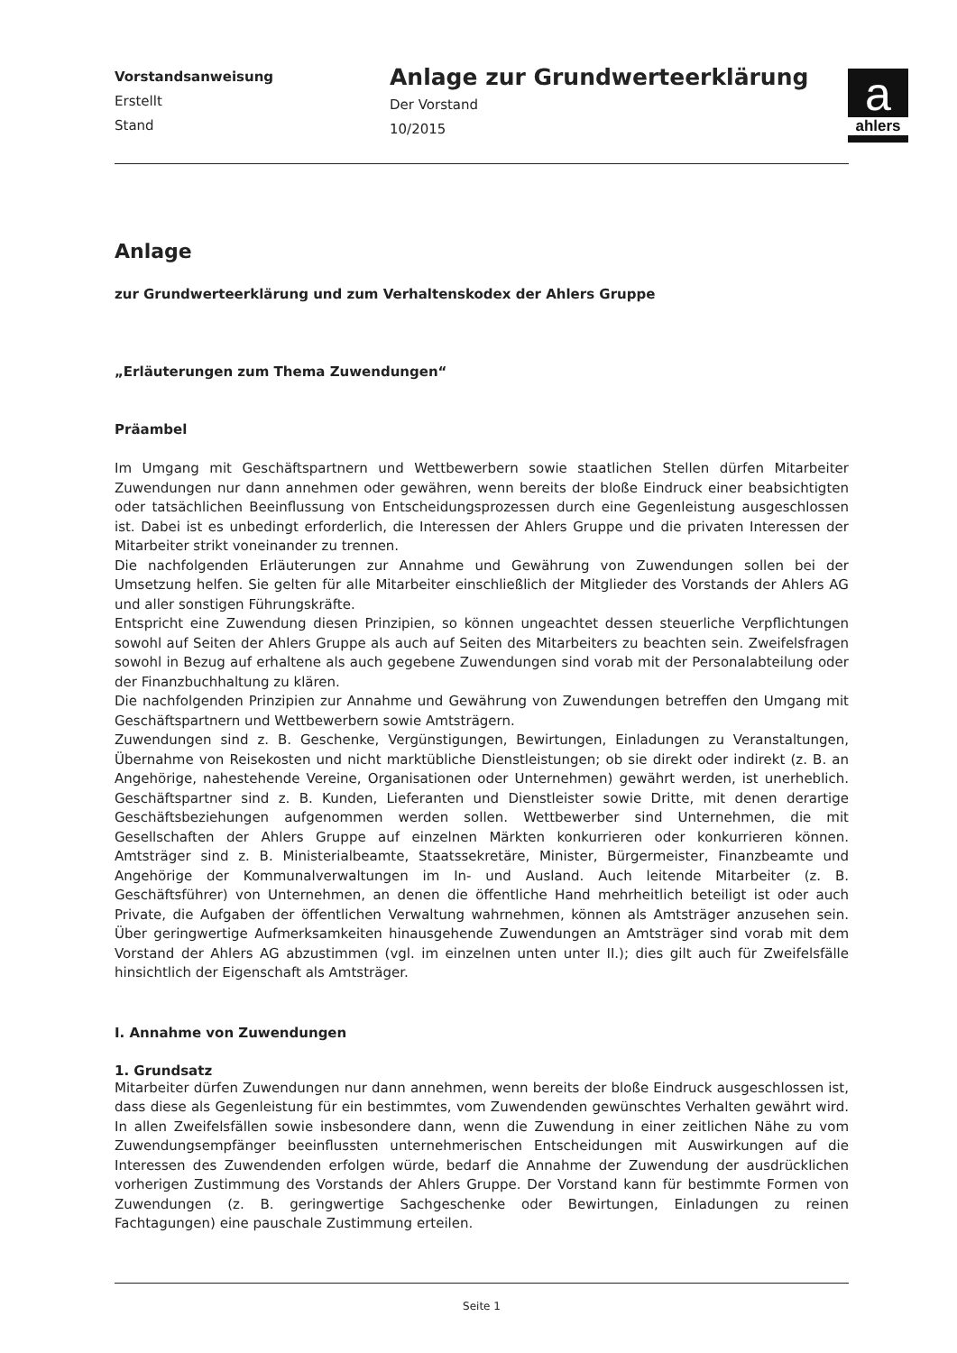Vorstandsanweisung
Erstellt
Stand
Anlage zur Grundwerteerklärung
Der Vorstand
10/2015
a
ahlers
Anlage
zur Grundwerteerklärung und zum Verhaltenskodex der Ahlers Gruppe
„Erläuterungen zum Thema Zuwendungen“
Präambel
Im Umgang mit Geschäftspartnern und Wettbewerbern sowie staatlichen Stellen dürfen Mitarbeiter Zuwendungen nur dann annehmen oder gewähren, wenn bereits der bloße Eindruck einer beabsichtigten oder tatsächlichen Beeinflussung von Entscheidungsprozessen durch eine Gegenleistung ausgeschlossen ist. Dabei ist es unbedingt erforderlich, die Interessen der Ahlers Gruppe und die privaten Interessen der Mitarbeiter strikt voneinander zu trennen.
Die nachfolgenden Erläuterungen zur Annahme und Gewährung von Zuwendungen sollen bei der Umsetzung helfen. Sie gelten für alle Mitarbeiter einschließlich der Mitglieder des Vorstands der Ahlers AG und aller sonstigen Führungskräfte.
Entspricht eine Zuwendung diesen Prinzipien, so können ungeachtet dessen steuerliche Verpflichtungen sowohl auf Seiten der Ahlers Gruppe als auch auf Seiten des Mitarbeiters zu beachten sein. Zweifelsfragen sowohl in Bezug auf erhaltene als auch gegebene Zuwendungen sind vorab mit der Personalabteilung oder der Finanzbuchhaltung zu klären.
Die nachfolgenden Prinzipien zur Annahme und Gewährung von Zuwendungen betreffen den Umgang mit Geschäftspartnern und Wettbewerbern sowie Amtsträgern.
Zuwendungen sind z. B. Geschenke, Vergünstigungen, Bewirtungen, Einladungen zu Veranstaltungen, Übernahme von Reisekosten und nicht marktübliche Dienstleistungen; ob sie direkt oder indirekt (z. B. an Angehörige, nahestehende Vereine, Organisationen oder Unternehmen) gewährt werden, ist unerheblich. Geschäftspartner sind z. B. Kunden, Lieferanten und Dienstleister sowie Dritte, mit denen derartige Geschäftsbeziehungen aufgenommen werden sollen. Wettbewerber sind Unternehmen, die mit Gesellschaften der Ahlers Gruppe auf einzelnen Märkten konkurrieren oder konkurrieren können. Amtsträger sind z. B. Ministerialbeamte, Staatssekretäre, Minister, Bürgermeister, Finanzbeamte und Angehörige der Kommunalverwaltungen im In- und Ausland. Auch leitende Mitarbeiter (z. B. Geschäftsführer) von Unternehmen, an denen die öffentliche Hand mehrheitlich beteiligt ist oder auch Private, die Aufgaben der öffentlichen Verwaltung wahrnehmen, können als Amtsträger anzusehen sein. Über geringwertige Aufmerksamkeiten hinausgehende Zuwendungen an Amtsträger sind vorab mit dem Vorstand der Ahlers AG abzustimmen (vgl. im einzelnen unten unter II.); dies gilt auch für Zweifelsfälle hinsichtlich der Eigenschaft als Amtsträger.
I. Annahme von Zuwendungen
1. Grundsatz
Mitarbeiter dürfen Zuwendungen nur dann annehmen, wenn bereits der bloße Eindruck ausgeschlossen ist, dass diese als Gegenleistung für ein bestimmtes, vom Zuwendenden gewünschtes Verhalten gewährt wird. In allen Zweifelsfällen sowie insbesondere dann, wenn die Zuwendung in einer zeitlichen Nähe zu vom Zuwendungsempfänger beeinflussten unternehmerischen Entscheidungen mit Auswirkungen auf die Interessen des Zuwendenden erfolgen würde, bedarf die Annahme der Zuwendung der ausdrücklichen vorherigen Zustimmung des Vorstands der Ahlers Gruppe. Der Vorstand kann für bestimmte Formen von Zuwendungen (z. B. geringwertige Sachgeschenke oder Bewirtungen, Einladungen zu reinen Fachtagungen) eine pauschale Zustimmung erteilen.
Seite 1